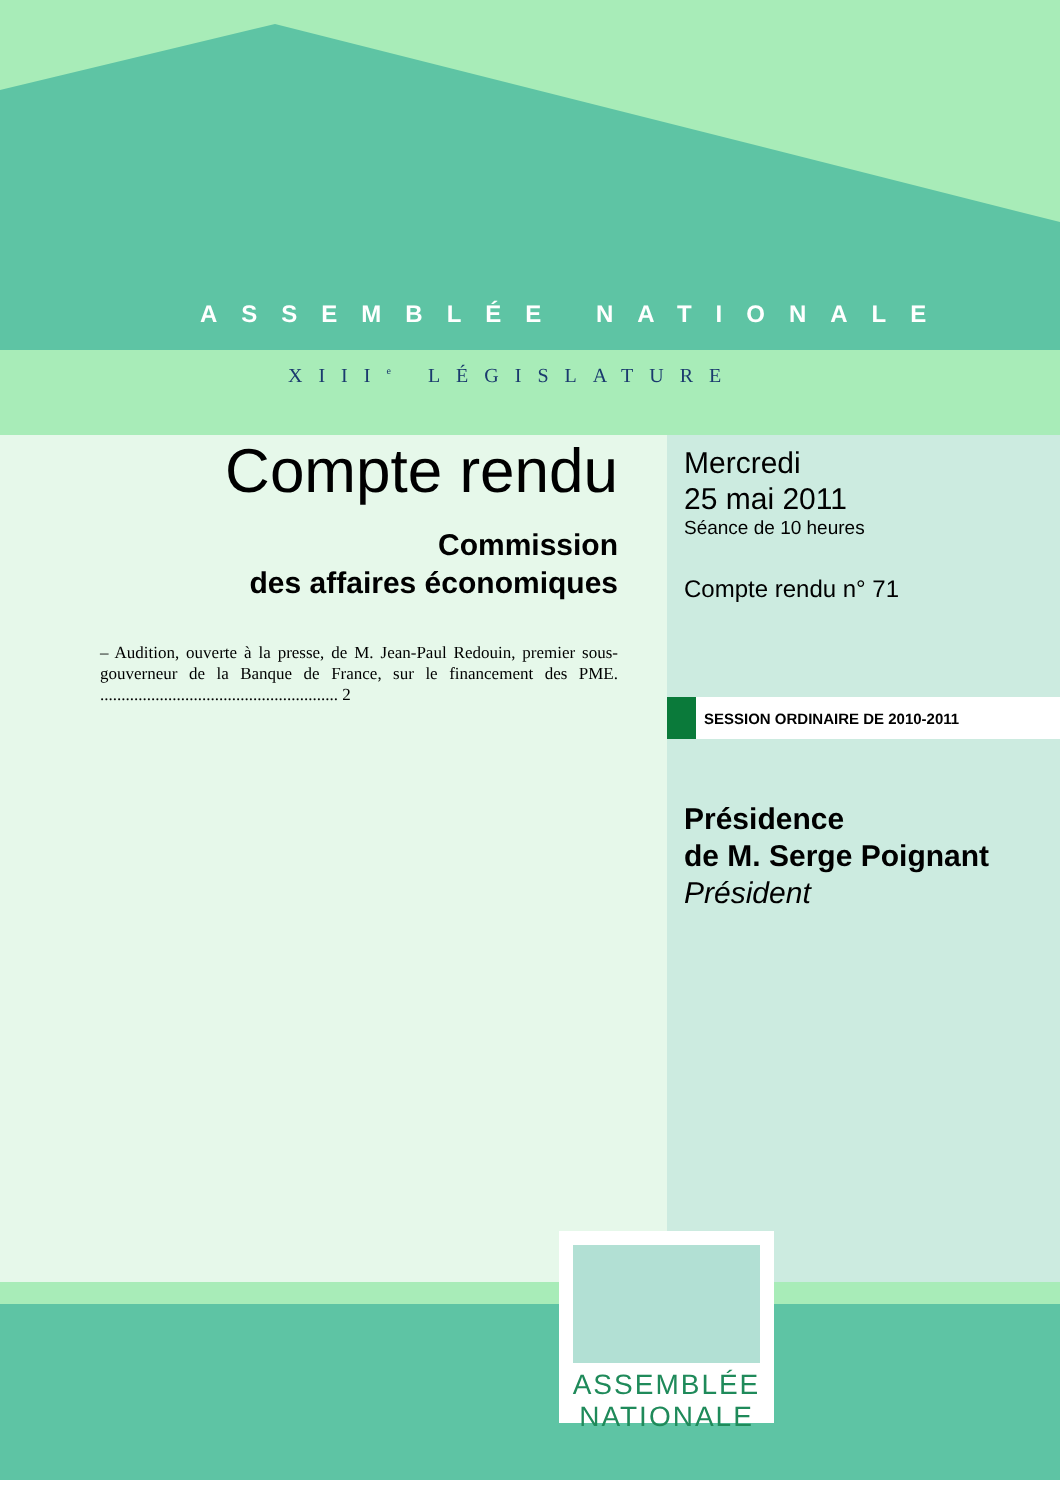ASSEMBLÉE NATIONALE
XIII<sup>e</sup> LÉGISLATURE
Compte rendu
Commission
des affaires économiques
– Audition, ouverte à la presse, de M. Jean-Paul Redouin, premier sous-gouverneur de la Banque de France, sur le financement des PME. ........................................................ 2
Mercredi
25 mai 2011
Séance de 10 heures
Compte rendu n° 71
SESSION ORDINAIRE DE 2010-2011
Présidence
de M. Serge Poignant
Président
ASSEMBLÉE
NATIONALE